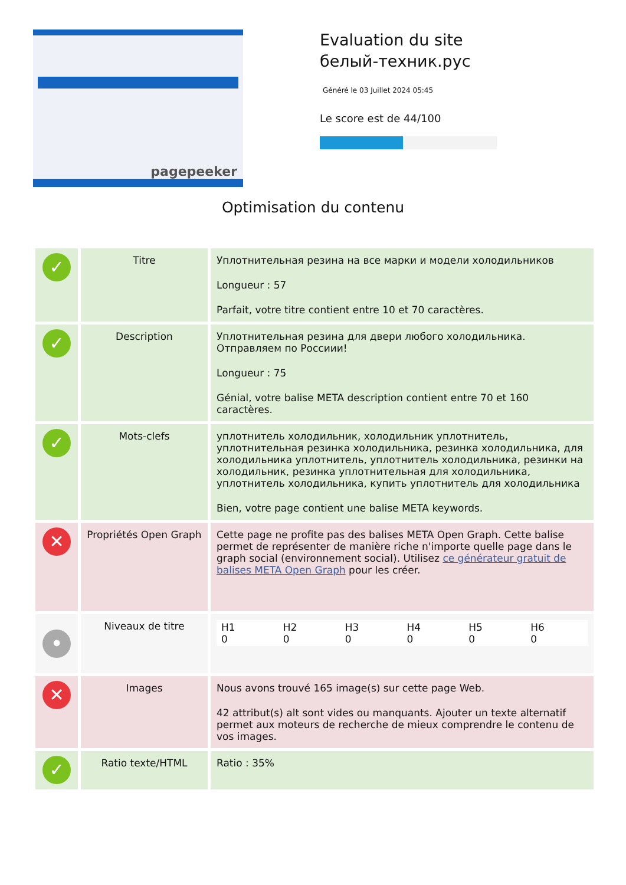pagepeeker
Evaluation du site белый-техник.рус
Généré le 03 Juillet 2024 05:45
Le score est de 44/100
Optimisation du contenu
| ✓ | Titre | Уплотнительная резина на все марки и модели холодильников Longueur : 57 Parfait, votre titre contient entre 10 et 70 caractères. |
| ✓ | Description | Уплотнительная резина для двери любого холодильника. Отправляем по Россиии! Longueur : 75 Génial, votre balise META description contient entre 70 et 160 caractères. |
| ✓ | Mots-clefs | уплотнитель холодильник, холодильник уплотнитель, уплотнительная резинка холодильника, резинка холодильника, для холодильника уплотнитель, уплотнитель холодильника, резинки на холодильник, резинка уплотнительная для холодильника, уплотнитель холодильника, купить уплотнитель для холодильника Bien, votre page contient une balise META keywords. |
| ✕ | Propriétés Open Graph | Cette page ne profite pas des balises META Open Graph. Cette balise permet de représenter de manière riche n'importe quelle page dans le graph social (environnement social). Utilisez ce générateur gratuit de balises META Open Graph pour les créer. |
| • | Niveaux de titre | / H1 0 / H2 0 / H3 0 / H4 0 / H5 0 / H6 0 / |
| ✕ | Images | Nous avons trouvé 165 image(s) sur cette page Web. 42 attribut(s) alt sont vides ou manquants. Ajouter un texte alternatif permet aux moteurs de recherche de mieux comprendre le contenu de vos images. |
| ✓ | Ratio texte/HTML | Ratio : 35% |